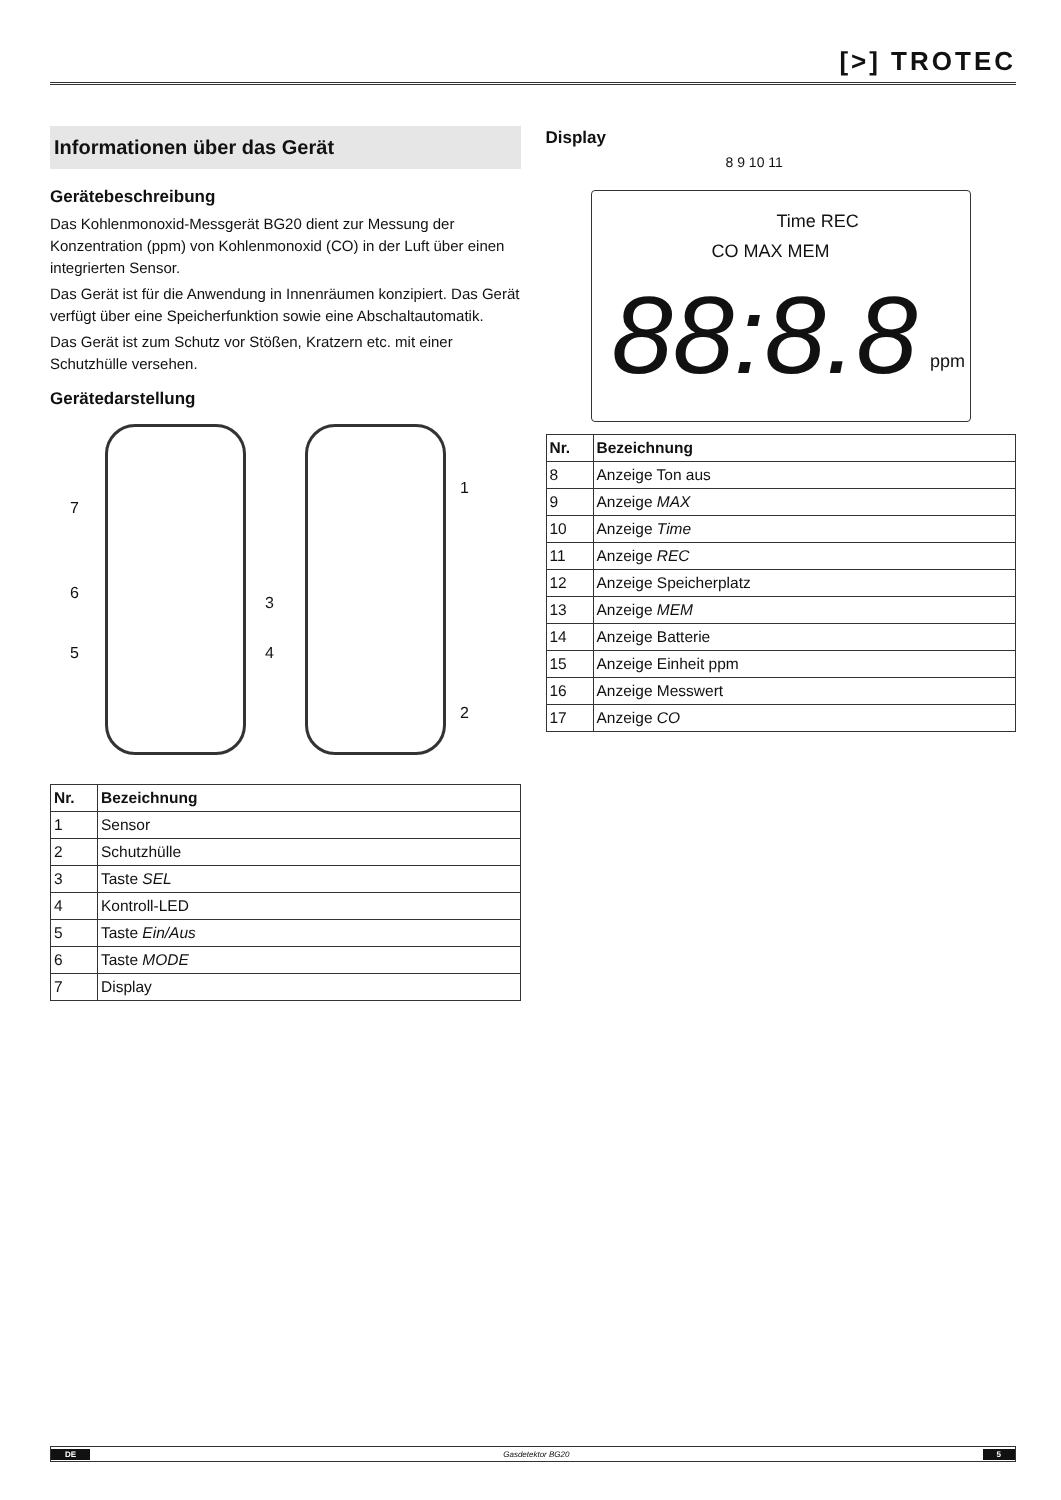[>] TROTEC
Informationen über das Gerät
Gerätebeschreibung
Das Kohlenmonoxid-Messgerät BG20 dient zur Messung der Konzentration (ppm) von Kohlenmonoxid (CO) in der Luft über einen integrierten Sensor.
Das Gerät ist für die Anwendung in Innenräumen konzipiert. Das Gerät verfügt über eine Speicherfunktion sowie eine Abschaltautomatik.
Das Gerät ist zum Schutz vor Stößen, Kratzern etc. mit einer Schutzhülle versehen.
Gerätedarstellung
7
6
5
3
4
1
2
| Nr. | Bezeichnung |
| --- | --- |
| 1 | Sensor |
| 2 | Schutzhülle |
| 3 | Taste SEL |
| 4 | Kontroll-LED |
| 5 | Taste Ein/Aus |
| 6 | Taste MODE |
| 7 | Display |
Display
8 9 10 11
Time REC
CO MAX MEM
88:8.8 ppm
| Nr. | Bezeichnung |
| --- | --- |
| 8 | Anzeige Ton aus |
| 9 | Anzeige MAX |
| 10 | Anzeige Time |
| 11 | Anzeige REC |
| 12 | Anzeige Speicherplatz |
| 13 | Anzeige MEM |
| 14 | Anzeige Batterie |
| 15 | Anzeige Einheit ppm |
| 16 | Anzeige Messwert |
| 17 | Anzeige CO |
DE Gasdetektor BG20 5